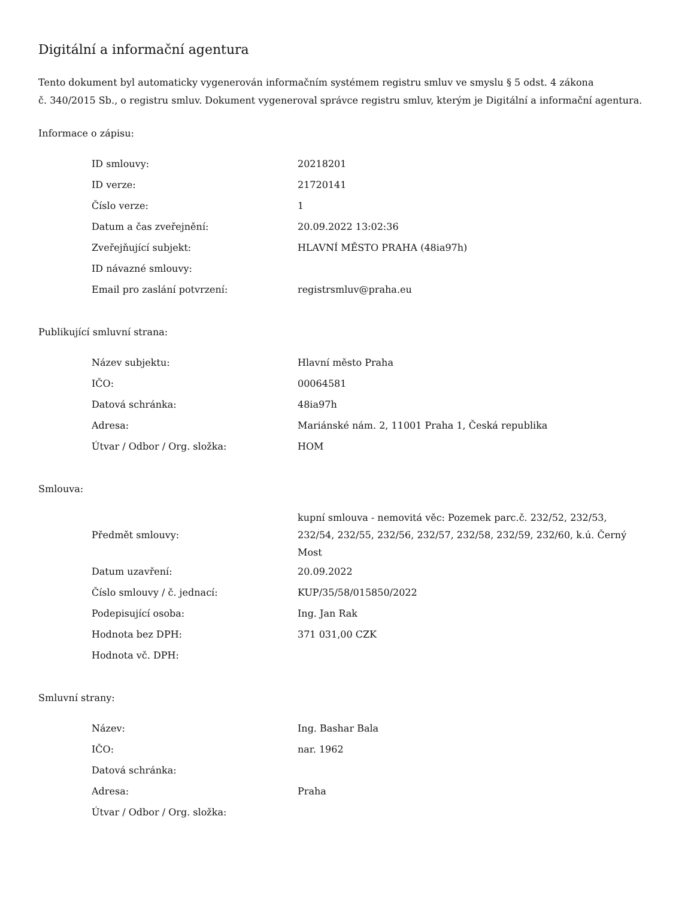Digitální a informační agentura
Tento dokument byl automaticky vygenerován informačním systémem registru smluv ve smyslu § 5 odst. 4 zákona
č. 340/2015 Sb., o registru smluv. Dokument vygeneroval správce registru smluv, kterým je Digitální a informační agentura.
Informace o zápisu:
| ID smlouvy: | 20218201 |
| ID verze: | 21720141 |
| Číslo verze: | 1 |
| Datum a čas zveřejnění: | 20.09.2022 13:02:36 |
| Zveřejňující subjekt: | HLAVNÍ MĚSTO PRAHA (48ia97h) |
| ID návazné smlouvy: | |
| Email pro zaslání potvrzení: | registrsmluv@praha.eu |
Publikující smluvní strana:
| Název subjektu: | Hlavní město Praha |
| IČO: | 00064581 |
| Datová schránka: | 48ia97h |
| Adresa: | Mariánské nám. 2, 11001 Praha 1, Česká republika |
| Útvar / Odbor / Org. složka: | HOM |
Smlouva:
| Předmět smlouvy: | kupní smlouva - nemovitá věc: Pozemek parc.č. 232/52, 232/53, 232/54, 232/55, 232/56, 232/57, 232/58, 232/59, 232/60, k.ú. Černý Most |
| Datum uzavření: | 20.09.2022 |
| Číslo smlouvy / č. jednací: | KUP/35/58/015850/2022 |
| Podepisující osoba: | Ing. Jan Rak |
| Hodnota bez DPH: | 371 031,00 CZK |
| Hodnota vč. DPH: | |
Smluvní strany:
| Název: | Ing. Bashar Bala |
| IČO: | nar. 1962 |
| Datová schránka: | |
| Adresa: | Praha |
| Útvar / Odbor / Org. složka: | |